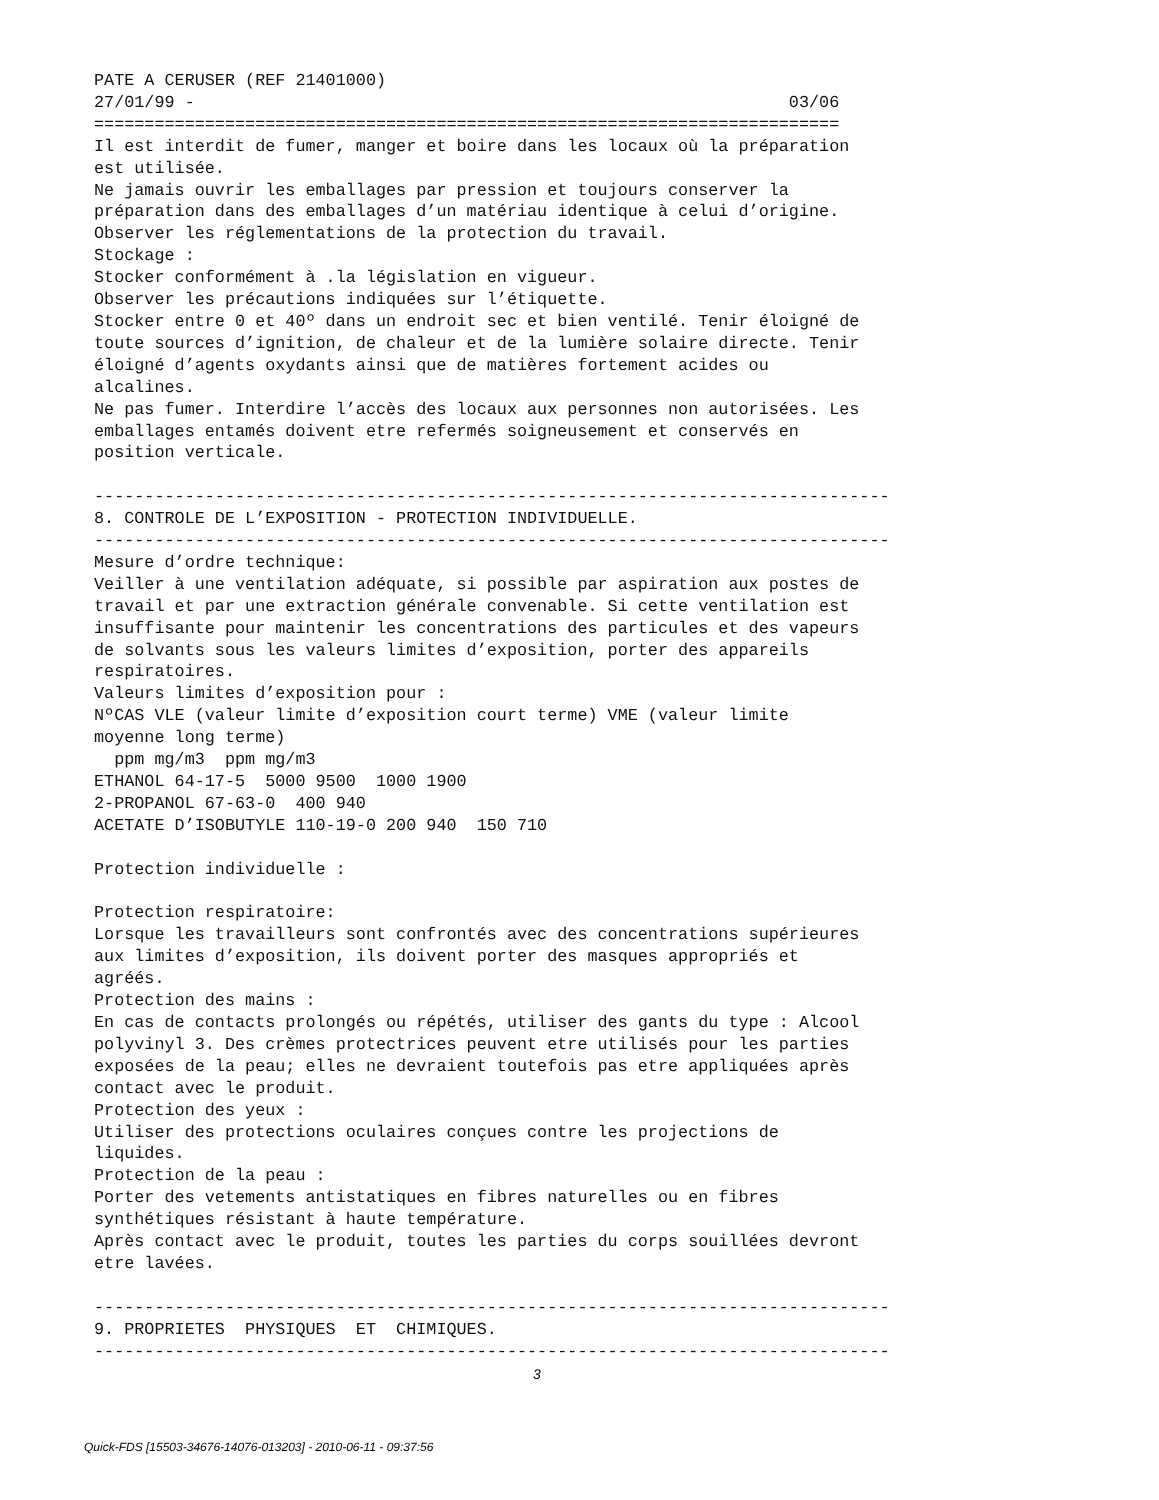PATE A CERUSER (REF 21401000)
27/01/99 -                                                           03/06
==========================================================================
Il est interdit de fumer, manger et boire dans les locaux où la préparation
est utilisée.
Ne jamais ouvrir les emballages par pression et toujours conserver la
préparation dans des emballages d’un matériau identique à celui d’origine.
Observer les réglementations de la protection du travail.
Stockage :
Stocker conformément à .la législation en vigueur.
Observer les précautions indiquées sur l’étiquette.
Stocker entre 0 et 40º dans un endroit sec et bien ventilé. Tenir éloigné de
toute sources d’ignition, de chaleur et de la lumière solaire directe. Tenir
éloigné d’agents oxydants ainsi que de matières fortement acides ou
alcalines.
Ne pas fumer. Interdire l’accès des locaux aux personnes non autorisées. Les
emballages entamés doivent etre refermés soigneusement et conservés en
position verticale.

-------------------------------------------------------------------------------
8. CONTROLE DE L’EXPOSITION - PROTECTION INDIVIDUELLE.
-------------------------------------------------------------------------------
Mesure d’ordre technique:
Veiller à une ventilation adéquate, si possible par aspiration aux postes de
travail et par une extraction générale convenable. Si cette ventilation est
insuffisante pour maintenir les concentrations des particules et des vapeurs
de solvants sous les valeurs limites d’exposition, porter des appareils
respiratoires.
Valeurs limites d’exposition pour :
NºCAS VLE (valeur limite d’exposition court terme) VME (valeur limite
moyenne long terme)
  ppm mg/m3  ppm mg/m3
ETHANOL 64-17-5  5000 9500  1000 1900
2-PROPANOL 67-63-0  400 940
ACETATE D’ISOBUTYLE 110-19-0 200 940  150 710

Protection individuelle :

Protection respiratoire:
Lorsque les travailleurs sont confrontés avec des concentrations supérieures
aux limites d’exposition, ils doivent porter des masques appropriés et
agréés.
Protection des mains :
En cas de contacts prolongés ou répétés, utiliser des gants du type : Alcool
polyvinyl 3. Des crèmes protectrices peuvent etre utilisés pour les parties
exposées de la peau; elles ne devraient toutefois pas etre appliquées après
contact avec le produit.
Protection des yeux :
Utiliser des protections oculaires conçues contre les projections de
liquides.
Protection de la peau :
Porter des vetements antistatiques en fibres naturelles ou en fibres
synthétiques résistant à haute température.
Après contact avec le produit, toutes les parties du corps souillées devront
etre lavées.

-------------------------------------------------------------------------------
9. PROPRIETES  PHYSIQUES  ET  CHIMIQUES.
-------------------------------------------------------------------------------
3
Quick-FDS [15503-34676-14076-013203] - 2010-06-11 - 09:37:56